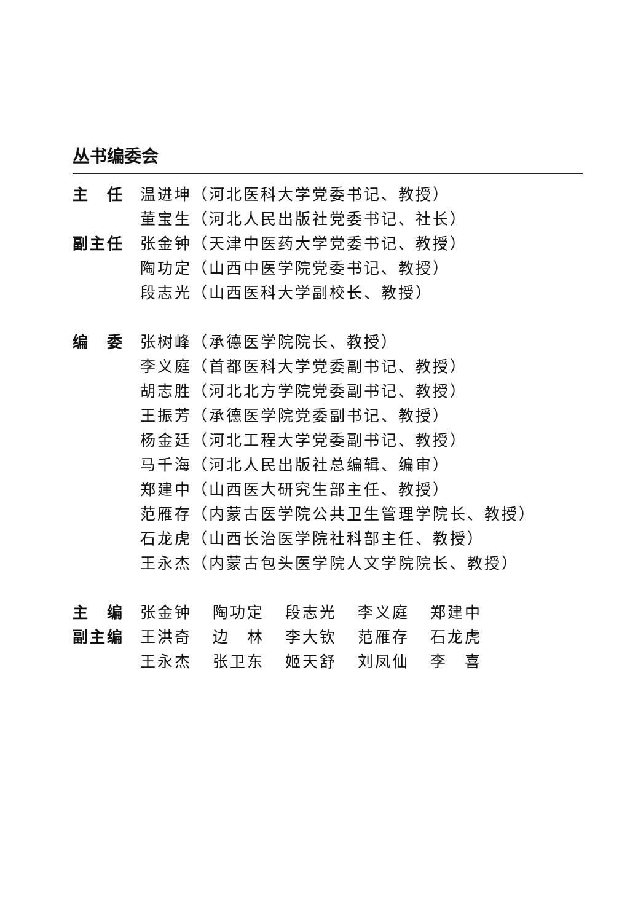丛书编委会
主　任 温进坤（河北医科大学党委书记、教授）
董宝生（河北人民出版社党委书记、社长）
副主任 张金钟（天津中医药大学党委书记、教授）
陶功定（山西中医学院党委书记、教授）
段志光（山西医科大学副校长、教授）
编　委 张树峰（承德医学院院长、教授）
李义庭（首都医科大学党委副书记、教授）
胡志胜（河北北方学院党委副书记、教授）
王振芳（承德医学院党委副书记、教授）
杨金廷（河北工程大学党委副书记、教授）
马千海（河北人民出版社总编辑、编审）
郑建中（山西医大研究生部主任、教授）
范雁存（内蒙古医学院公共卫生管理学院长、教授）
石龙虎（山西长治医学院社科部主任、教授）
王永杰（内蒙古包头医学院人文学院院长、教授）
主　编 张金钟 陶功定 段志光 李义庭 郑建中
副主编 王洪奇 边　林 李大钦 范雁存 石龙虎
王永杰 张卫东 姬天舒 刘凤仙 李　喜